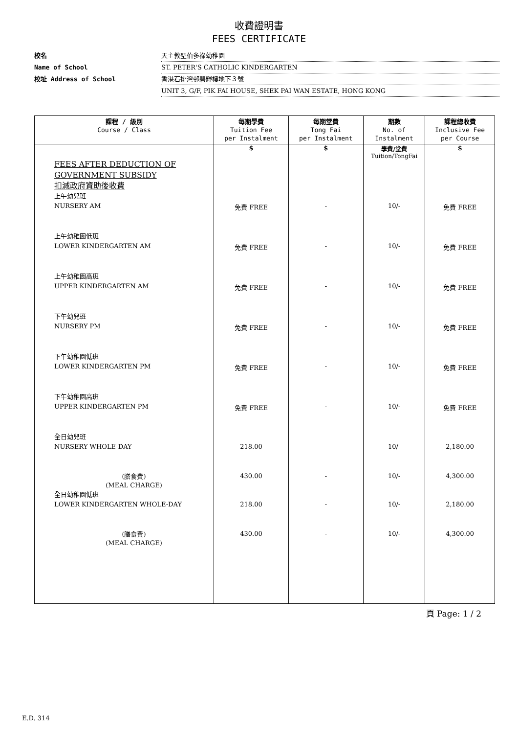收費證明書
FEES CERTIFICATE
校名 天主教聖伯多祿幼稚園
Name of School ST. PETER'S CATHOLIC KINDERGARTEN
校址 Address of School 香港石排灣邨碧輝樓地下３號
UNIT 3, G/F, PIK FAI HOUSE, SHEK PAI WAN ESTATE, HONG KONG
| 課程 / 級別 Course / Class | 每期學費 Tuition Fee per Instalment | 每期堂費 Tong Fai per Instalment | 期數 No. of Instalment | 課程總收費 Inclusive Fee per Course |
| --- | --- | --- | --- | --- |
| FEES AFTER DEDUCTION OF GOVERNMENT SUBSIDY 扣減政府資助後收費 | $ | $ | 學費/堂費 Tuition/TongFai | $ |
| 上午幼兒班 NURSERY AM | 免費 FREE | - | 10/- | 免費 FREE |
| 上午幼稚園低班 LOWER KINDERGARTEN AM | 免費 FREE | - | 10/- | 免費 FREE |
| 上午幼稚園高班 UPPER KINDERGARTEN AM | 免費 FREE | - | 10/- | 免費 FREE |
| 下午幼兒班 NURSERY PM | 免費 FREE | - | 10/- | 免費 FREE |
| 下午幼稚園低班 LOWER KINDERGARTEN PM | 免費 FREE | - | 10/- | 免費 FREE |
| 下午幼稚園高班 UPPER KINDERGARTEN PM | 免費 FREE | - | 10/- | 免費 FREE |
| 全日幼兒班 NURSERY WHOLE-DAY | 218.00 | - | 10/- | 2,180.00 |
| (膳食費) (MEAL CHARGE) | 430.00 | - | 10/- | 4,300.00 |
| 全日幼稚園低班 LOWER KINDERGARTEN WHOLE-DAY | 218.00 | - | 10/- | 2,180.00 |
| (膳食費) (MEAL CHARGE) | 430.00 | - | 10/- | 4,300.00 |
頁 Page: 1 / 2
E.D. 314